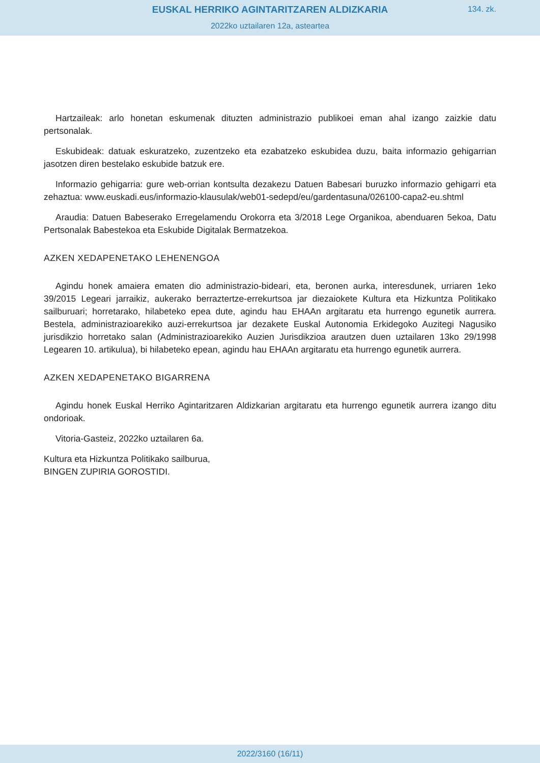EUSKAL HERRIKO AGINTARITZAREN ALDIZKARIA
2022ko uztailaren 12a, asteartea
134. zk.
Hartzaileak: arlo honetan eskumenak dituzten administrazio publikoei eman ahal izango zaizkie datu pertsonalak.
Eskubideak: datuak eskuratzeko, zuzentzeko eta ezabatzeko eskubidea duzu, baita informazio gehigarrian jasotzen diren bestelako eskubide batzuk ere.
Informazio gehigarria: gure web-orrian kontsulta dezakezu Datuen Babesari buruzko informazio gehigarri eta zehaztua: www.euskadi.eus/informazio-klausulak/web01-sedepd/eu/gardentasu­na/026100-capa2-eu.shtml
Araudia: Datuen Babeserako Erregelamendu Orokorra eta 3/2018 Lege Organikoa, abendua­ren 5ekoa, Datu Pertsonalak Babestekoa eta Eskubide Digitalak Bermatzekoa.
AZKEN XEDAPENETAKO LEHENENGOA
Agindu honek amaiera ematen dio administrazio-bideari, eta, beronen aurka, interesdunek, urriaren 1eko 39/2015 Legeari jarraikiz, aukerako berraztertze-errekurtsoa jar diezaiokete Kultura eta Hizkuntza Politikako sailburuari; horretarako, hilabeteko epea dute, agindu hau EHAAn argi­taratu eta hurrengo egunetik aurrera. Bestela, administrazioarekiko auzi-errekurtsoa jar dezakete Euskal Autonomia Erkidegoko Auzitegi Nagusiko jurisdikzio horretako salan (Administrazioarekiko Auzien Jurisdikzioa arautzen duen uztailaren 13ko 29/1998 Legearen 10. artikulua), bi hilabeteko epean, agindu hau EHAAn argitaratu eta hurrengo egunetik aurrera.
AZKEN XEDAPENETAKO BIGARRENA
Agindu honek Euskal Herriko Agintaritzaren Aldizkarian argitaratu eta hurrengo egunetik aurrera izango ditu ondorioak.
Vitoria-Gasteiz, 2022ko uztailaren 6a.
Kultura eta Hizkuntza Politikako sailburua,
BINGEN ZUPIRIA GOROSTIDI.
2022/3160 (16/11)